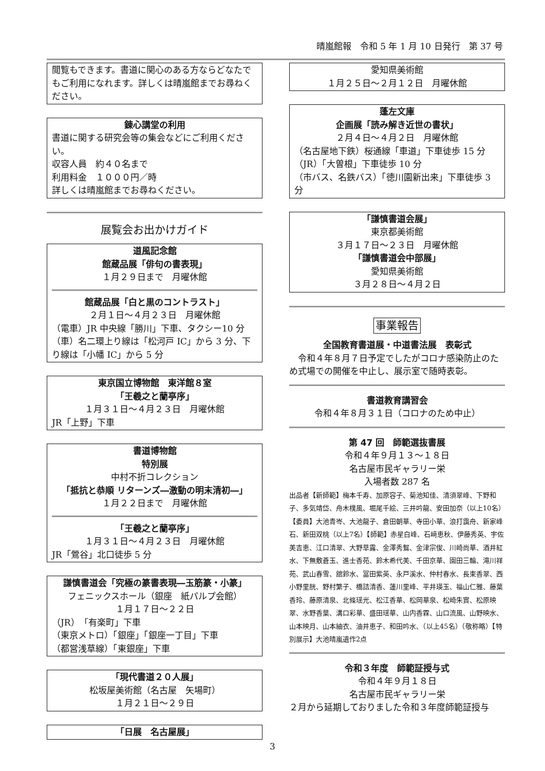晴嵐館報　令和 5 年 1 月 10 日発行　第 37 号
閲覧もできます。書道に関心のある方ならどなたでもご利用になれます。詳しくは晴嵐館までお尋ねください。
錬心講堂の利用
書道に関する研究会等の集会などにご利用ください。
収容人員　約４０名まで
利用料金　１０００円／時
詳しくは晴嵐館までお尋ねください。
展覧会お出かけガイド
道風記念館
館蔵品展「俳句の書表現」
１月２９日まで　月曜休館
館蔵品展「白と黒のコントラスト」
２月１日～４月２３日　月曜休館
（電車）JR 中央線「勝川」下車、タクシー10 分
（車）名二環上り線は「松河戸 IC」から 3 分、下り線は「小幡 IC」から 5 分
東京国立博物館　東洋館８室
「王羲之と蘭亭序」
１月３１日～４月２３日　月曜休館
JR「上野」下車
書道博物館
特別展
中村不折コレクション
「抵抗と恭順 リターンズ―激動の明末清初―」
１月２２日まで　月曜休館
「王羲之と蘭亭序」
１月３１日～４月２３日　月曜休館
JR「鶯谷」北口徒歩 5 分
謙慎書道会「究極の篆書表現―玉筋篆・小篆」
フェニックスホール（銀座　紙パルプ会館）
１月１７日～２２日
（JR）「有楽町」下車
（東京メトロ）「銀座」「銀座一丁目」下車
（都営浅草線）「東銀座」下車
「現代書道２０人展」
松坂屋美術館（名古屋　矢場町）
１月２１日～２９日
「日展　名古屋展」
愛知県美術館
１月２５日～２月１２日　月曜休館
蓬左文庫
企画展「読み解き近世の書状」
２月４日～４月２日　月曜休館
（名古屋地下鉄）桜通線「車道」下車徒歩 15 分
（JR）「大曽根」下車徒歩 10 分
（市バス、名鉄バス）「徳川園新出来」下車徒歩 3 分
「謙慎書道会展」
東京都美術館
３月１７日～２３日　月曜休館
「謙慎書道会中部展」
愛知県美術館
３月２８日～４月２日
事業報告
全国教育書道展・中道書法展　表彰式
　令和４年８月７日予定でしたがコロナ感染防止のため式場での開催を中止し、展示室で随時表彰。
書道教育講習会
令和４年８月３１日（コロナのため中止）
第 47 回　師範選抜書展
令和４年９月１３～１８日
名古屋市民ギャラリー栄
入場者数 287 名
出品者【新師範】梅本千寿、加原容子、菊池知佳、清須翠峰、下野和子、多気靖岱、舟木樸風、堀尾千絵、三井吟龍、安田加奈（以上10名）【委員】大池青岑、大池龍子、倉田朝華、寺田小華、浪打靄舟、新家峰石、新田双桃（以上7名）【師範】赤星白峰、石﨑恵秋、伊藤秀英、宇佐美吉恵、江口清翠、大野草露、金澤秀鴽、金津宗俊、川崎尚華、酒井紅水、下無敷蒼玉、進士香苑、鈴木希代美、千田京華、園田三輪、滝川祥苑、武山春雪、舘鈴水、冨田紫英、永戸溪水、仲村春水、長束香翠、西小野里胱、野村繁子、橋詰清香、蓮川里峰、平井瑛玉、福山仁雅、藤葉香玲、藤原清泉、北條瑶光、松江香華、松岡華泉、松崎朱實、松原映翠、水野香葉、溝口彩華、盛田瑶華、山内香霖、山口流風、山野映水、山本映月、山本紬衣、油井恵子、和田吟水、（以上45名）（敬称略）【特別展示】大池晴嵐遺作2点
令和３年度　師範証授与式
令和４年９月１８日
名古屋市民ギャラリー栄
２月から延期しておりました令和３年度師範証授与
3